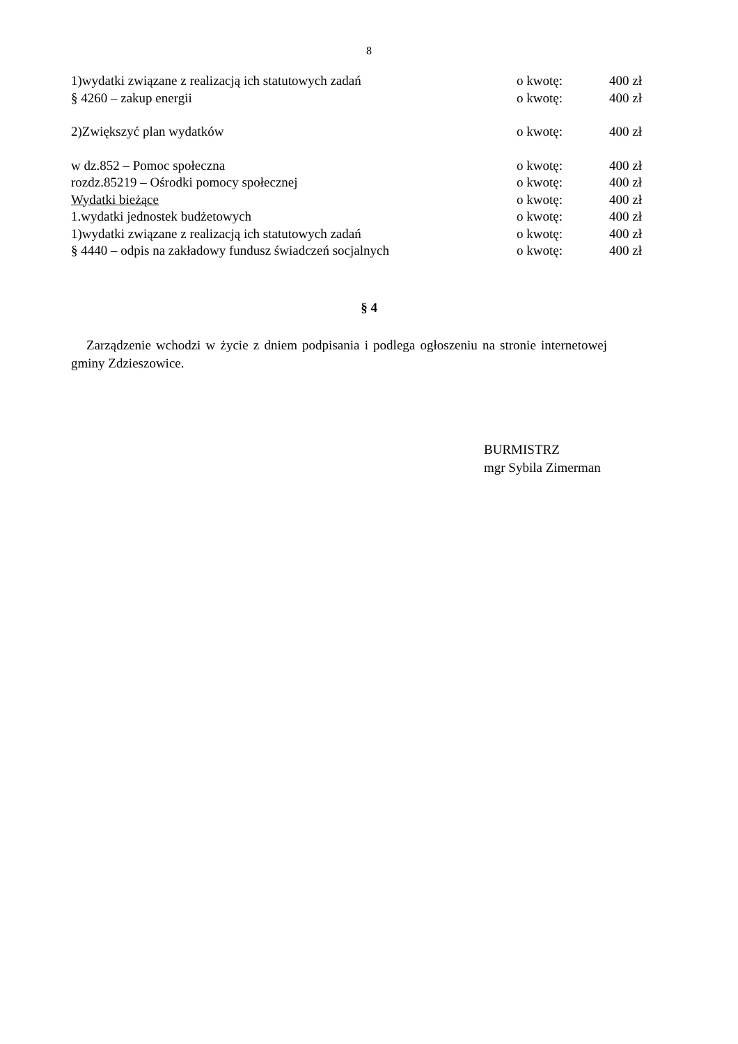8
1)wydatki związane z realizacją ich statutowych zadań o kwotę: 400 zł
§ 4260 – zakup energii o kwotę: 400 zł
2)Zwiększyć plan wydatków o kwotę: 400 zł
w dz.852 – Pomoc społeczna o kwotę: 400 zł
rozdz.85219 – Ośrodki pomocy społecznej o kwotę: 400 zł
Wydatki bieżące o kwotę: 400 zł
1.wydatki jednostek budżetowych o kwotę: 400 zł
1)wydatki związane z realizacją ich statutowych zadań o kwotę: 400 zł
§ 4440 – odpis na zakładowy fundusz świadczeń socjalnych o kwotę: 400 zł
§ 4
Zarządzenie wchodzi w życie z dniem podpisania i podlega ogłoszeniu na stronie internetowej gminy Zdzieszowice.
BURMISTRZ
mgr Sybila Zimerman